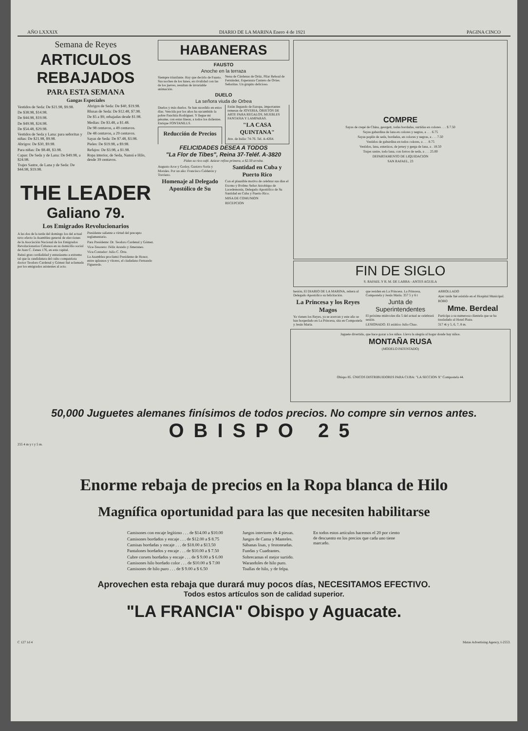AÑO LXXXIX DIARIO DE LA MARINA Enero 4 de 1921 PAGINA CINCO
Semana de Reyes
ARTICULOS REBAJADOS
PARA ESTA SEMANA
Gangas Especiales
Vestidos de Seda: De $21.98, $9.98.
De $38.98, $14.98.
De $44.98, $19.98.
De $49.98, $24.98.
De $54.48, $29.98.
Vestidos de Seda y Lana: para señoritas y niñas: De $21.98, $9.98.
Abrigos: De $30, $9.98.
Para niñas: De $8.48, $3.98.
Capas: De Seda y de Lana: De $49.98, a $24.98.
Trajes Sastre, de Lana y de Seda: De $44.98, $19.98.
Abrigos de Seda: De $40, $19.98.
Blusas de Seda: De $12.48, $7.98.
De $5 a $9, rebajadas desde $1.98.
Medias: De $3.48, a $1.48.
De 98 centavos, a 49 centavos.
De 48 centavos, a 29 centavos.
Sayas de Seda: De $7.48, $3.98.
Pieles: De $19.98, a $9.98.
Refajos: De $3.98, a $1.98.
Ropa interior, de Seda, Nansú e Hilo, desde 39 centavos.
THE LEADER
Galiano 79.
Los Emigrados Revolucionarios
A las dos de la tarde del domingo los del actual tuvo efecto la Asamblea general de elecciones de la Asociación Nacional de los Emigrados Revolucionarios Cubanos en su domicilio social de Juan C. Zenea 176, en esta capital.
Reinó gran cordialidad y entusiasmo a extremo tal que la candidatura del culto compatriota doctor Teodoro Cardenal y Gómez fué aclamada por los emigrados asistentes al acto.
Presidente saliente a virtud del precepto reglamentario.
Para Presidente: Dr. Teodoro Cardenal y Gómez.
Vice-Tesorero: Félix Arando y Jimeranes.
Vice.Contador: Julio C. Orta.
La Asamblea proclamó Presidente de Honor, entre aplausos y vítores, el ciudadano Fernando Figueredo.
HABANERAS
FAUSTO
Anoche en la terraza
Siempre triunfante. Hay que decirlo de Fausto. Sus noches de los lunes, en rivalidad con las de los jueves, resultan de invariable animación.
Nena de Cárdenas de Ortiz, Pilar Reboul de Fernández, Esperanza Cantero de Ovies. Señoritas. Un grupito delicioso.
DUELO
La señora viuda de Orbea
Duelos y más duelos. Se han sucedido en estos días. Vencida por los años ha sucumbido la pobre Panchita Rodríguez. Y llegue mi pésame, con estas líneas, a todos los dolientes. Enrique FONTANILLS.
Reducción de Precios
Están llegando de Europa, importantes remesas de JOYERIA, OBJETOS DE ARTE PARA REGALOS, MUEBLES FANTASIA Y LAMPARAS.
"LA CASA QUINTANA"
Ave. de Italia: 74-76. Tel. A-4264.
FELICIDADES DESEA A TODOS
"La Flor de Tibes", Reina 37-Teléf. A-3820
Pidan su rico café. Azúcar refino primera, a $2.50 arroba.
Augusto Arce y Godoy, Gustavo Soria y Morales. Por un año: Francisco Calderón y Traviezo.
Homenaje al Delegado Apostólico de Su Santidad en Cuba y Puerto Rico
Con el plausible motivo de celebrar sus días el Excmo y Rvdmo Señor Arzobispo de Lacedemonia, Delegado Apostólico de Su Santidad en Cuba y Puerto Rico.
MISA DE COMUNION
RECEPCION
COMPRE
Sayas de crepé de China, georgett, todas bordadas, surtidas en colores . . . $ 7.50
Sayas gabardina de lana en colores y negras, a . . . 6.75
Sayas poplin de seda, bordadas, en colores y negras, a . . . 7.50
Vestidos de gabardina en todos colores, a . . . 8.75
Vestidos, lana, enterizos, de jersey y gerga de lana, a . 18.50
Trajes sastre, todo lana, con forros de seda, a . . . 25.00
DEPARTAMENTO DE LIQUIDACION
SAN RAFAEL, 23
FIN DE SIGLO
S. RAFAEL Y R. M. DE LABRA - ANTES AGUILA
hesión, El DIARIO DE LA MARINA, reitera al Delegado Apostólico su felicitación.
La Princesa y los Reyes Magos
Ya vienen los Reyes, ya se acercan y este año se han hospedado en La Princesa, sita en Compostela y Jesús María.
que residen en La Princesa. La Princesa, Compostela y Jesús María. 357 5 y 6 t
Junta de Superintendentes
El próximo miércoles día 5 del actual se celebrará sesión.
LESIONADO. El asiático Julio Chao.
ARROLLADO
Ayer tarde fué asistido en el Hospital Municipal.
ROBO
Mme. Berdeal
Participa a su numerosa clientela que se ha trasladado al Hotel Plaza.
317 4t y 5, 6, 7, 8 m.
Juguete divertido, que hace gozar a los niños. Lleva la alegría al hogar donde hay niños.
MONTAÑA RUSA
(MODELO PATENTADO)
Obispo 85. ÚNICOS DISTRIBUIDORES PARA CUBA: "LA SECCION X" Compostela 44.
50,000 Juguetes alemanes finísimos de todos precios. No compre sin vernos antes.
OBISPO 25
255 4 m y t y 5 m.
Enorme rebaja de precios en la Ropa blanca de Hilo
Magnífica oportunidad para las que necesiten habilitarse
Camisones con encaje legítimo . . . de $14.00 a $10.00
Camisones bordados y encaje . . . de $12.00 a $ 8.75
Camisas bordadas y encaje . . . de $18.00 a $13.50
Pantalones bordados y encaje . . . de $10.00 a $ 7.50
Cubre corsets bordados y encaje . . . de $ 9.00 a $ 6.00
Camisones hilo bordado color . . . de $10.00 a $ 7.00
Camisones de hilo puro . . . de $ 9.00 a $ 6.50
Juegos interiores de 4 piezas.
Juegos de Cama y Manteles.
Sábanas lisas, y festoneadas.
Fundas y Cuadrantes.
Sobrecamas el mejor surtido.
Warandoles de hilo puro.
Toallas de hilo, y de felpa.
En todos estos artículos hacemos el 20 por ciento de descuento en los precios que cada uno tiene marcado.
Aprovechen esta rebaja que durará muy pocos días, NECESITAMOS EFECTIVO.
Todos estos artículos son de calidad superior.
"LA FRANCIA" Obispo y Aguacate.
C 127 1d 4 Matas Advertising Agency, I-2553.